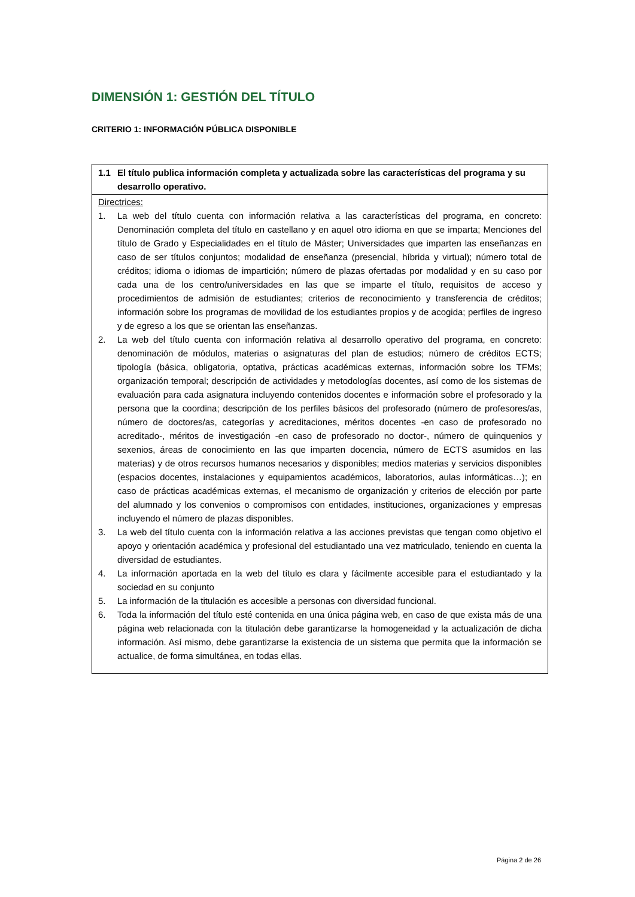DIMENSIÓN 1: GESTIÓN DEL TÍTULO
CRITERIO 1: INFORMACIÓN PÚBLICA DISPONIBLE
1.1 El título publica información completa y actualizada sobre las características del programa y su desarrollo operativo.
Directrices:
1. La web del título cuenta con información relativa a las características del programa, en concreto: Denominación completa del título en castellano y en aquel otro idioma en que se imparta; Menciones del título de Grado y Especialidades en el título de Máster; Universidades que imparten las enseñanzas en caso de ser títulos conjuntos; modalidad de enseñanza (presencial, híbrida y virtual); número total de créditos; idioma o idiomas de impartición; número de plazas ofertadas por modalidad y en su caso por cada una de los centro/universidades en las que se imparte el título, requisitos de acceso y procedimientos de admisión de estudiantes; criterios de reconocimiento y transferencia de créditos; información sobre los programas de movilidad de los estudiantes propios y de acogida; perfiles de ingreso y de egreso a los que se orientan las enseñanzas.
2. La web del título cuenta con información relativa al desarrollo operativo del programa, en concreto: denominación de módulos, materias o asignaturas del plan de estudios; número de créditos ECTS; tipología (básica, obligatoria, optativa, prácticas académicas externas, información sobre los TFMs; organización temporal; descripción de actividades y metodologías docentes, así como de los sistemas de evaluación para cada asignatura incluyendo contenidos docentes e información sobre el profesorado y la persona que la coordina; descripción de los perfiles básicos del profesorado (número de profesores/as, número de doctores/as, categorías y acreditaciones, méritos docentes -en caso de profesorado no acreditado-, méritos de investigación -en caso de profesorado no doctor-, número de quinquenios y sexenios, áreas de conocimiento en las que imparten docencia, número de ECTS asumidos en las materias) y de otros recursos humanos necesarios y disponibles; medios materias y servicios disponibles (espacios docentes, instalaciones y equipamientos académicos, laboratorios, aulas informáticas…); en caso de prácticas académicas externas, el mecanismo de organización y criterios de elección por parte del alumnado y los convenios o compromisos con entidades, instituciones, organizaciones y empresas incluyendo el número de plazas disponibles.
3. La web del título cuenta con la información relativa a las acciones previstas que tengan como objetivo el apoyo y orientación académica y profesional del estudiantado una vez matriculado, teniendo en cuenta la diversidad de estudiantes.
4. La información aportada en la web del título es clara y fácilmente accesible para el estudiantado y la sociedad en su conjunto
5. La información de la titulación es accesible a personas con diversidad funcional.
6. Toda la información del título esté contenida en una única página web, en caso de que exista más de una página web relacionada con la titulación debe garantizarse la homogeneidad y la actualización de dicha información. Así mismo, debe garantizarse la existencia de un sistema que permita que la información se actualice, de forma simultánea, en todas ellas.
Página 2 de 26